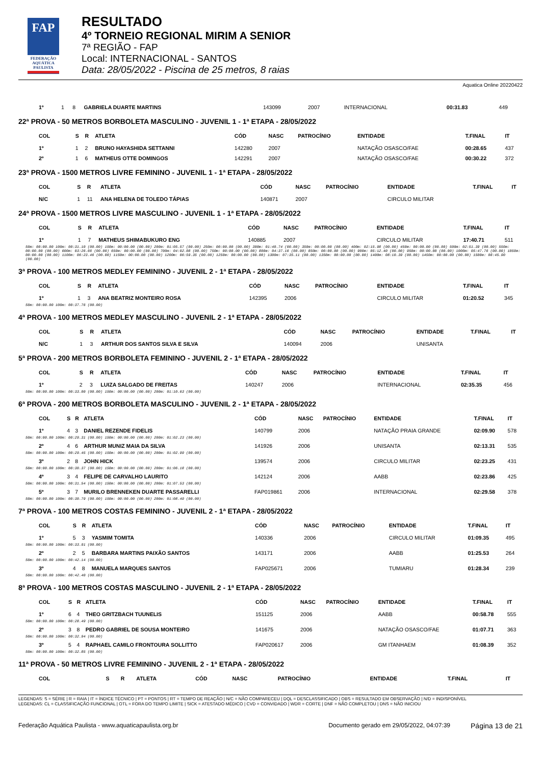FAP
FEDERAÇÃO AQUÁTICA PAULISTA
RESULTADO
4º TORNEIO REGIONAL MIRIM A SENIOR
7ª REGIÃO - FAP
Local: INTERNACIONAL - SANTOS
Data: 28/05/2022 - Piscina de 25 metros, 8 raias
Aquatica Online 20220422
| 1º | 1 | 8 | GABRIELA DUARTE MARTINS | 143099 | 2007 | | INTERNACIONAL | 00:31.83 | 449 |
22ª PROVA - 50 METROS BORBOLETA MASCULINO - JUVENIL 1 - 1ª ETAPA - 28/05/2022
| COL | S | R | ATLETA | CÓD | NASC | PATROCÍNIO | ENTIDADE | T.FINAL | IT |
| --- | --- | --- | --- | --- | --- | --- | --- | --- | --- |
| 1º | 1 | 2 | BRUNO HAYASHIDA SETTANNI | 142280 | 2007 | | NATAÇÃO OSASCO/FAE | 00:28.65 | 437 |
| 2º | 1 | 6 | MATHEUS OTTE DOMINGOS | 142291 | 2007 | | NATAÇÃO OSASCO/FAE | 00:30.22 | 372 |
23ª PROVA - 1500 METROS LIVRE FEMININO - JUVENIL 1 - 1ª ETAPA - 28/05/2022
| COL | S | R | ATLETA | CÓD | NASC | PATROCÍNIO | ENTIDADE | T.FINAL | IT |
| --- | --- | --- | --- | --- | --- | --- | --- | --- | --- |
| N/C | 1 | 11 | ANA HELENA DE TOLEDO TÁPIAS | 140871 | 2007 | | CIRCULO MILITAR | | |
24ª PROVA - 1500 METROS LIVRE MASCULINO - JUVENIL 1 - 1ª ETAPA - 28/05/2022
| COL | S | R | ATLETA | CÓD | NASC | PATROCÍNIO | ENTIDADE | T.FINAL | IT |
| --- | --- | --- | --- | --- | --- | --- | --- | --- | --- |
| 1º | 1 | 7 | MATHEUS SHIMABUKURO ENG | 140885 | 2007 | | CIRCULO MILITAR | 17:40.71 | 511 |
| 50m: 00:00.00 100m: 00:31.10 (00.00) 150m: 00:00.00 (00.00) 200m: 01:05.57 (00.00) 250m: 00:00.00 (00.00) 300m: 01:40.74 (00.00) 350m: 00:00.00 (00.00) 400m: 02:15.98 (00.00) 450m: 00:00.00 (00.00) 500m: 02:51.39 (00.00) 550m: 00:00.00 (00.00) 600m: 03:26.66 (00.00) 650m: 00:00.00 (00.00) 700m: 04:02.08 (00.00) 750m: 00:00.00 (00.00) 800m: 04:37.16 (00.00) 850m: 00:00.00 (00.00) 900m: 05:12.40 (00.00) 950m: 00:00.00 (00.00) 1000m: 05:47.76 (00.00) 1050m: 00:00.00 (00.00) 1100m: 06:23.46 (00.00) 1150m: 00:00.00 (00.00) 1200m: 06:59.35 (00.00) 1250m: 00:00.00 (00.00) 1300m: 07:35.11 (00.00) 1350m: 00:00.00 (00.00) 1400m: 08:10.39 (00.00) 1450m: 00:00.00 (00.00) 1500m: 08:45.90 (00.00) | | | | | | | | | |
3ª PROVA - 100 METROS MEDLEY FEMININO - JUVENIL 2 - 1ª ETAPA - 28/05/2022
| COL | S | R | ATLETA | CÓD | NASC | PATROCÍNIO | ENTIDADE | T.FINAL | IT |
| --- | --- | --- | --- | --- | --- | --- | --- | --- | --- |
| 1º | 1 | 3 | ANA BEATRIZ MONTEIRO ROSA | 142395 | 2006 | | CIRCULO MILITAR | 01:20.52 | 345 |
| 50m: 00:00.00 100m: 00:37.76 (00.00) | | | | | | | | | |
4ª PROVA - 100 METROS MEDLEY MASCULINO - JUVENIL 2 - 1ª ETAPA - 28/05/2022
| COL | S | R | ATLETA | CÓD | NASC | PATROCÍNIO | ENTIDADE | T.FINAL | IT |
| --- | --- | --- | --- | --- | --- | --- | --- | --- | --- |
| N/C | 1 | 3 | ARTHUR DOS SANTOS SILVA E SILVA | 140094 | 2006 | | UNISANTA | | |
5ª PROVA - 200 METROS BORBOLETA FEMININO - JUVENIL 2 - 1ª ETAPA - 28/05/2022
| COL | S | R | ATLETA | CÓD | NASC | PATROCÍNIO | ENTIDADE | T.FINAL | IT |
| --- | --- | --- | --- | --- | --- | --- | --- | --- | --- |
| 1º | 2 | 3 | LUIZA SALGADO DE FREITAS | 140247 | 2006 | | INTERNACIONAL | 02:35.35 | 456 |
| 50m: 00:00.00 100m: 00:33.00 (00.00) 150m: 00:00.00 (00.00) 200m: 01:10.63 (00.00) | | | | | | | | | |
6ª PROVA - 200 METROS BORBOLETA MASCULINO - JUVENIL 2 - 1ª ETAPA - 28/05/2022
| COL | S | R | ATLETA | CÓD | NASC | PATROCÍNIO | ENTIDADE | T.FINAL | IT |
| --- | --- | --- | --- | --- | --- | --- | --- | --- | --- |
| 1º | 4 | 3 | DANIEL REZENDE FIDELIS | 140799 | 2006 | | NATAÇÃO PRAIA GRANDE | 02:09.90 | 578 |
| 50m: 00:00.00 100m: 00:29.31 (00.00) 150m: 00:00.00 (00.00) 200m: 01:02.23 (00.00) | | | | | | | | | |
| 2º | 4 | 6 | ARTHUR MUNIZ MAIA DA SILVA | 141926 | 2006 | | UNISANTA | 02:13.31 | 535 |
| 50m: 00:00.00 100m: 00:29.45 (00.00) 150m: 00:00.00 (00.00) 200m: 01:02.99 (00.00) | | | | | | | | | |
| 3º | 2 | 8 | JOHN HICK | 139574 | 2006 | | CIRCULO MILITAR | 02:23.25 | 431 |
| 50m: 00:00.00 100m: 00:30.37 (00.00) 150m: 00:00.00 (00.00) 200m: 01:06.18 (00.00) | | | | | | | | | |
| 4º | 3 | 4 | FELIPE DE CARVALHO LAURITO | 142124 | 2006 | | AABB | 02:23.86 | 425 |
| 50m: 00:00.00 100m: 00:31.54 (00.00) 150m: 00:00.00 (00.00) 200m: 01:07.53 (00.00) | | | | | | | | | |
| 5º | 3 | 7 | MURILO BRENNEKEN DUARTE PASSARELLI | FAP019861 | 2006 | | INTERNACIONAL | 02:29.58 | 378 |
| 50m: 00:00.00 100m: 00:30.79 (00.00) 150m: 00:00.00 (00.00) 200m: 01:08.49 (00.00) | | | | | | | | | |
7ª PROVA - 100 METROS COSTAS FEMININO - JUVENIL 2 - 1ª ETAPA - 28/05/2022
| COL | S | R | ATLETA | CÓD | NASC | PATROCÍNIO | ENTIDADE | T.FINAL | IT |
| --- | --- | --- | --- | --- | --- | --- | --- | --- | --- |
| 1º | 5 | 3 | YASMIM TOMITA | 140336 | 2006 | | CIRCULO MILITAR | 01:09.35 | 495 |
| 50m: 00:00.00 100m: 00:33.91 (00.00) | | | | | | | | | |
| 2º | 2 | 5 | BARBARA MARTINS PAIXÃO SANTOS | 143171 | 2006 | | AABB | 01:25.53 | 264 |
| 50m: 00:00.00 100m: 00:42.14 (00.00) | | | | | | | | | |
| 3º | 4 | 8 | MANUELA MARQUES SANTOS | FAP025671 | 2006 | | TUMIARU | 01:28.34 | 239 |
| 50m: 00:00.00 100m: 00:42.40 (00.00) | | | | | | | | | |
8ª PROVA - 100 METROS COSTAS MASCULINO - JUVENIL 2 - 1ª ETAPA - 28/05/2022
| COL | S | R | ATLETA | CÓD | NASC | PATROCÍNIO | ENTIDADE | T.FINAL | IT |
| --- | --- | --- | --- | --- | --- | --- | --- | --- | --- |
| 1º | 6 | 4 | THEO GRITZBACH TUUNELIS | 151125 | 2006 | | AABB | 00:58.78 | 555 |
| 50m: 00:00.00 100m: 00:28.49 (00.00) | | | | | | | | | |
| 2º | 3 | 8 | PEDRO GABRIEL DE SOUSA MONTEIRO | 141675 | 2006 | | NATAÇÃO OSASCO/FAE | 01:07.71 | 363 |
| 50m: 00:00.00 100m: 00:32.94 (00.00) | | | | | | | | | |
| 3º | 5 | 4 | RAPHAEL CAMILO FRONTOURA SOLLITTO | FAP020617 | 2006 | | GM ITANHAEM | 01:08.39 | 352 |
| 50m: 00:00.00 100m: 00:32.85 (00.00) | | | | | | | | | |
11ª PROVA - 50 METROS LIVRE FEMININO - JUVENIL 2 - 1ª ETAPA - 28/05/2022
| COL | S | R | ATLETA | CÓD | NASC | PATROCÍNIO | ENTIDADE | T.FINAL | IT |
| --- | --- | --- | --- | --- | --- | --- | --- | --- | --- |
LEGENDAS: S = SÉRIE | R = RAIA | IT = ÍNDICE TÉCNICO | PT = PONTOS | RT = TEMPO DE REAÇÃO | N/C = NÃO COMPARECEU | DQL = DESCLASSIFICADO | OBS = RESULTADO EM OBSERVAÇÃO | N/D = INDISPONÍVEL
LEGENDAS: CL = CLASSIFICAÇÃO FUNCIONAL | OTL = FORA DO TEMPO LIMITE | SICK = ATESTADO MÉDICO | CVD = CONVIDADO | WDR = CORTE | DNF = NÃO COMPLETOU | DNS = NÃO INICIOU
Federação Aquática Paulista - www.aquaticapaulista.org.br Documento gerado em 29/05/2022, 04:07:39 Página 13 de 21